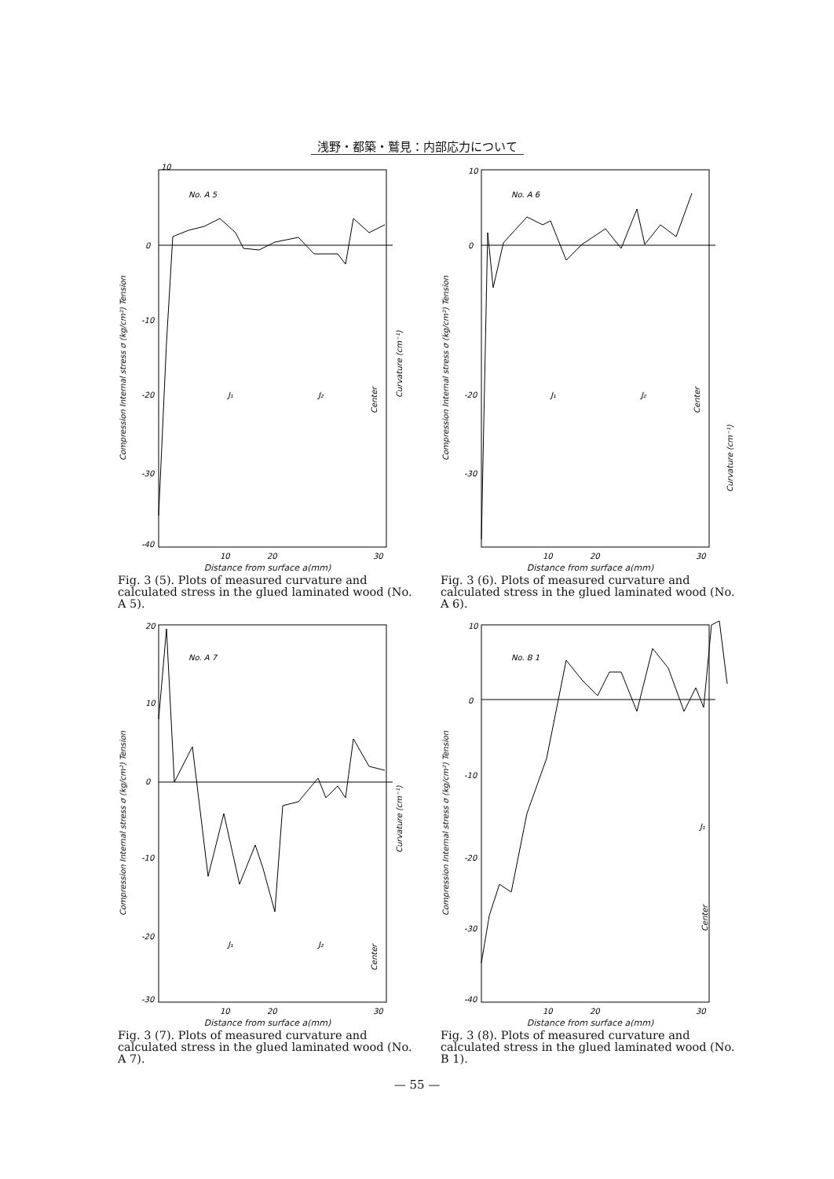浅野・都築・鷲見：内部応力について
10
0
-10
-20
-30
-40
No. A 5
20
10
30
Compression Internal stress σ (kg/cm²) Tension
Curvature (cm⁻¹)
J₁
J₂
Center
Distance from surface a(mm)
Fig. 3 (5). Plots of measured curvature and calculated stress in the glued laminated wood (No. A 5).
10
0
-20
-30
No. A 6
10
20
30
Compression Internal stress σ (kg/cm²) Tension
J₁
J₂
Center
Curvature (cm⁻¹)
Distance from surface a(mm)
Fig. 3 (6). Plots of measured curvature and calculated stress in the glued laminated wood (No. A 6).
20
10
0
-10
-20
-30
No. A 7
10
20
30
Compression Internal stress σ (kg/cm²) Tension
Curvature (cm⁻¹)
J₁
J₂
Center
Distance from surface a(mm)
Fig. 3 (7). Plots of measured curvature and calculated stress in the glued laminated wood (No. A 7).
10
0
-10
-20
-30
-40
No. B 1
10
20
30
Compression Internal stress σ (kg/cm²) Tension
J₁
Center
Distance from surface a(mm)
Fig. 3 (8). Plots of measured curvature and calculated stress in the glued laminated wood (No. B 1).
— 55 —